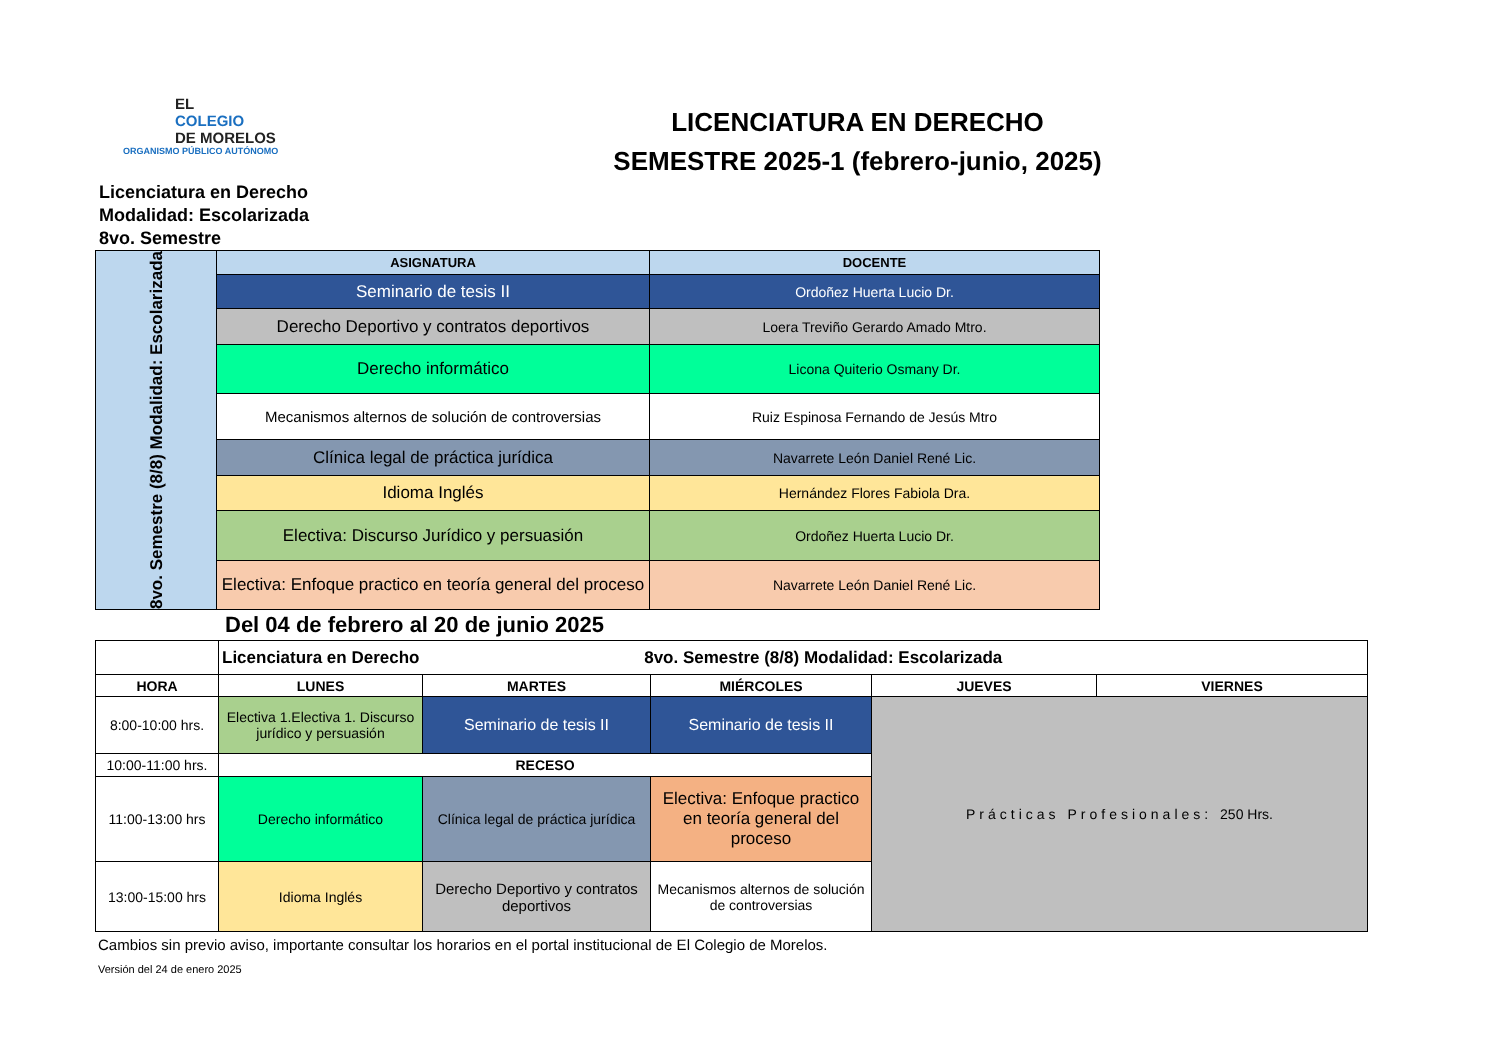EL
COLEGIO
DE MORELOS
ORGANISMO PÚBLICO AUTÓNOMO
LICENCIATURA EN DERECHO
SEMESTRE 2025-1 (febrero-junio, 2025)
Licenciatura en Derecho
Modalidad: Escolarizada
8vo. Semestre
| 8vo. Semestre (8/8) Modalidad: Escolarizada | ASIGNATURA | DOCENTE |
| | Seminario de tesis II | Ordoñez Huerta Lucio Dr. |
| | Derecho Deportivo y contratos deportivos | Loera Treviño Gerardo Amado Mtro. |
| | Derecho informático | Licona Quiterio Osmany Dr. |
| | Mecanismos alternos de solución de controversias | Ruiz Espinosa Fernando de Jesús Mtro |
| | Clínica legal de práctica jurídica | Navarrete León Daniel René Lic. |
| | Idioma Inglés | Hernández Flores Fabiola Dra. |
| | Electiva: Discurso Jurídico y persuasión | Ordoñez Huerta Lucio Dr. |
| | Electiva: Enfoque practico en teoría general del proceso | Navarrete León Daniel René Lic. |
Del 04 de febrero al 20 de junio 2025
| | Licenciatura en Derecho 8vo. Semestre (8/8) Modalidad: Escolarizada | | | | |
| HORA | LUNES | MARTES | MIÉRCOLES | JUEVES | VIERNES |
| 8:00-10:00 hrs. | Electiva 1.Electiva 1. Discurso jurídico y persuasión | Seminario de tesis II | Seminario de tesis II | Prácticas Profesionales: 250 Hrs. | |
| 10:00-11:00 hrs. | RECESO | | | | |
| 11:00-13:00 hrs | Derecho informático | Clínica legal de práctica jurídica | Electiva: Enfoque practico en teoría general del proceso | | |
| 13:00-15:00 hrs | Idioma Inglés | Derecho Deportivo y contratos deportivos | Mecanismos alternos de solución de controversias | | |
Cambios sin previo aviso, importante consultar los horarios en el portal institucional de El Colegio de Morelos.
Versión del 24 de enero 2025